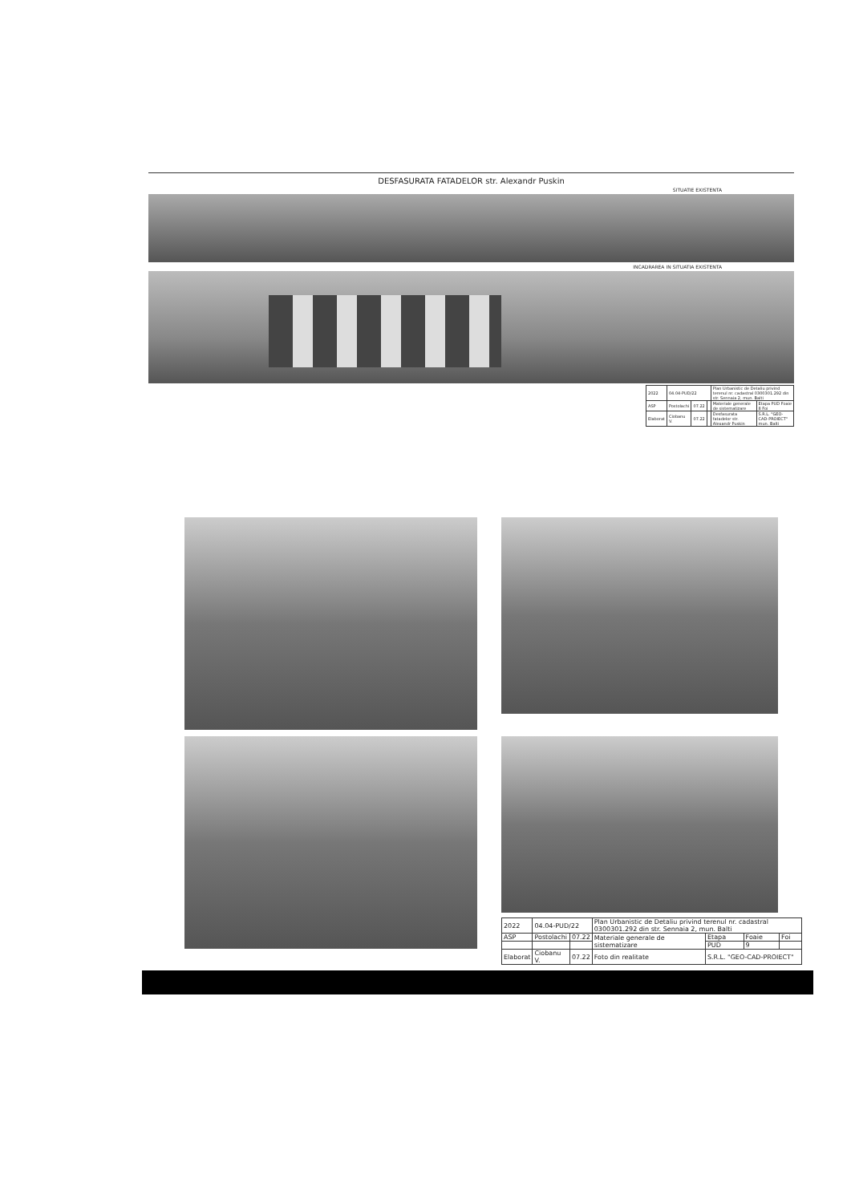DESFASURATA FATADELOR str. Alexandr Puskin
SITUATIE EXISTENTA
INCADRAREA IN SITUATIA EXISTENTA
| 2022 | 04.04-PUD/22 | | | Plan Urbanistic de Detaliu privind terenul nr. cadastral 0300301.292 din str. Sennaia 2, mun. Balti | |
| ASP | Postolachi | 07.22 | | Materiale generale de sistematizare | Etapa PUD Foaie 8 Foi |
| Elaborat | Ciobanu V. | 07.22 | | Desfasurata fatadelor str. Alexandr Puskin | S.R.L. "GEO-CAD-PROIECT" mun. Balti |
| 2022 | 04.04-PUD/22 | | Plan Urbanistic de Detaliu privind terenul nr. cadastral 0300301.292 din str. Sennaia 2, mun. Balti | | | |
| ASP | Postolachi | 07.22 | Materiale generale de sistematizare | Etapa | Foaie | Foi |
| | | | | PUD | 9 | |
| Elaborat | Ciobanu V. | 07.22 | Foto din realitate | S.R.L. "GEO-CAD-PROIECT" | | |